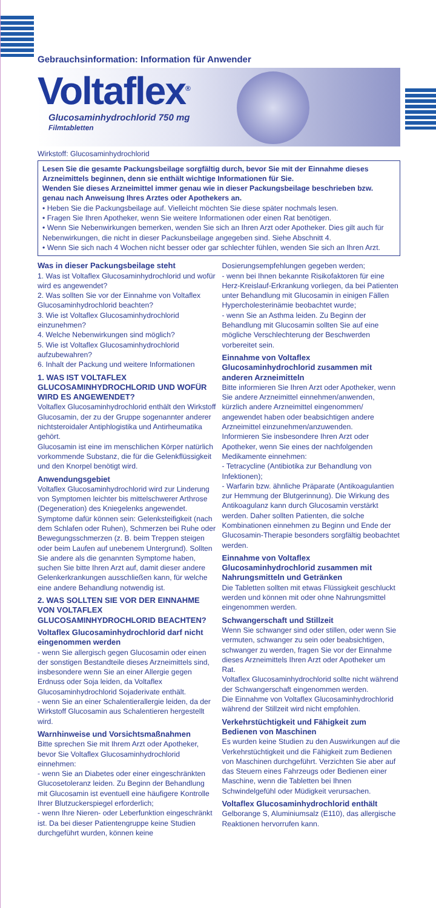Gebrauchsinformation: Information für Anwender
Voltaflex<sup>®</sup>
Glucosaminhydrochlorid 750 mg
Filmtabletten
Wirkstoff: Glucosaminhydrochlorid
Lesen Sie die gesamte Packungsbeilage sorgfältig durch, bevor Sie mit der Einnahme dieses Arzneimittels beginnen, denn sie enthält wichtige Informationen für Sie.
Wenden Sie dieses Arzneimittel immer genau wie in dieser Packungsbeilage beschrieben bzw. genau nach Anweisung Ihres Arztes oder Apothekers an.
• Heben Sie die Packungsbeilage auf. Vielleicht möchten Sie diese später nochmals lesen.
• Fragen Sie Ihren Apotheker, wenn Sie weitere Informationen oder einen Rat benötigen.
• Wenn Sie Nebenwirkungen bemerken, wenden Sie sich an Ihren Arzt oder Apotheker. Dies gilt auch für Nebenwirkungen, die nicht in dieser Packunsbeilage angegeben sind. Siehe Abschnitt 4.
• Wenn Sie sich nach 4 Wochen nicht besser oder gar schlechter fühlen, wenden Sie sich an Ihren Arzt.
Was in dieser Packungsbeilage steht
1. Was ist Voltaflex Glucosaminhydrochlorid und wofür wird es angewendet?
2. Was sollten Sie vor der Einnahme von Voltaflex Glucosaminhydrochlorid beachten?
3. Wie ist Voltaflex Glucosaminhydrochlorid einzunehmen?
4. Welche Nebenwirkungen sind möglich?
5. Wie ist Voltaflex Glucosaminhydrochlorid aufzubewahren?
6. Inhalt der Packung und weitere Informationen
1. WAS IST VOLTAFLEX GLUCOSAMINHYDROCHLORID UND WOFÜR WIRD ES ANGEWENDET?
Voltaflex Glucosaminhydrochlorid enthält den Wirkstoff Glucosamin, der zu der Gruppe sogenannter anderer nichtsteroidaler Antiphlogistika und Antirheumatika gehört.
Glucosamin ist eine im menschlichen Körper natürlich vorkommende Substanz, die für die Gelenkflüssigkeit und den Knorpel benötigt wird.
Anwendungsgebiet
Voltaflex Glucosaminhydrochlorid wird zur Linderung von Symptomen leichter bis mittelschwerer Arthrose (Degeneration) des Kniegelenks angewendet. Symptome dafür können sein: Gelenksteifigkeit (nach dem Schlafen oder Ruhen), Schmerzen bei Ruhe oder Bewegungsschmerzen (z. B. beim Treppen steigen oder beim Laufen auf unebenem Untergrund). Sollten Sie andere als die genannten Symptome haben, suchen Sie bitte Ihren Arzt auf, damit dieser andere Gelenkerkrankungen ausschließen kann, für welche eine andere Behandlung notwendig ist.
2. WAS SOLLTEN SIE VOR DER EINNAHME VON VOLTAFLEX GLUCOSAMINHYDROCHLORID BEACHTEN?
Voltaflex Glucosaminhydrochlorid darf nicht eingenommen werden
- wenn Sie allergisch gegen Glucosamin oder einen der sonstigen Bestandteile dieses Arzneimittels sind, insbesondere wenn Sie an einer Allergie gegen Erdnuss oder Soja leiden, da Voltaflex Glucosaminhydrochlorid Sojaderivate enthält.
- wenn Sie an einer Schalentierallergie leiden, da der Wirkstoff Glucosamin aus Schalentieren hergestellt wird.
Warnhinweise und Vorsichtsmaßnahmen
Bitte sprechen Sie mit Ihrem Arzt oder Apotheker, bevor Sie Voltaflex Glucosaminhydrochlorid einnehmen:
- wenn Sie an Diabetes oder einer eingeschränkten Glucosetoleranz leiden. Zu Beginn der Behandlung mit Glucosamin ist eventuell eine häufigere Kontrolle Ihrer Blutzuckerspiegel erforderlich;
- wenn Ihre Nieren- oder Leberfunktion eingeschränkt ist. Da bei dieser Patientengruppe keine Studien durchgeführt wurden, können keine Dosierungsempfehlungen gegeben werden;
- wenn bei Ihnen bekannte Risikofaktoren für eine Herz-Kreislauf-Erkrankung vorliegen, da bei Patienten unter Behandlung mit Glucosamin in einigen Fällen Hypercholesterinämie beobachtet wurde;
- wenn Sie an Asthma leiden. Zu Beginn der Behandlung mit Glucosamin sollten Sie auf eine mögliche Verschlechterung der Beschwerden vorbereitet sein.
Einnahme von Voltaflex Glucosaminhydrochlorid zusammen mit anderen Arzneimitteln
Bitte informieren Sie Ihren Arzt oder Apotheker, wenn Sie andere Arzneimittel einnehmen/anwenden, kürzlich andere Arzneimittel eingenommen/ angewendet haben oder beabsichtigen andere Arzneimittel einzunehmen/anzuwenden.
Informieren Sie insbesondere Ihren Arzt oder Apotheker, wenn Sie eines der nachfolgenden Medikamente einnehmen:
- Tetracycline (Antibiotika zur Behandlung von Infektionen);
- Warfarin bzw. ähnliche Präparate (Antikoagulantien zur Hemmung der Blutgerinnung). Die Wirkung des Antikoagulanz kann durch Glucosamin verstärkt werden. Daher sollten Patienten, die solche Kombinationen einnehmen zu Beginn und Ende der Glucosamin-Therapie besonders sorgfältig beobachtet werden.
Einnahme von Voltaflex Glucosaminhydrochlorid zusammen mit Nahrungsmitteln und Getränken
Die Tabletten sollten mit etwas Flüssigkeit geschluckt werden und können mit oder ohne Nahrungsmittel eingenommen werden.
Schwangerschaft und Stillzeit
Wenn Sie schwanger sind oder stillen, oder wenn Sie vermuten, schwanger zu sein oder beabsichtigen, schwanger zu werden, fragen Sie vor der Einnahme dieses Arzneimittels Ihren Arzt oder Apotheker um Rat.
Voltaflex Glucosaminhydrochlorid sollte nicht während der Schwangerschaft eingenommen werden.
Die Einnahme von Voltaflex Glucosaminhydrochlorid während der Stillzeit wird nicht empfohlen.
Verkehrstüchtigkeit und Fähigkeit zum Bedienen von Maschinen
Es wurden keine Studien zu den Auswirkungen auf die Verkehrstüchtigkeit und die Fähigkeit zum Bedienen von Maschinen durchgeführt. Verzichten Sie aber auf das Steuern eines Fahrzeugs oder Bedienen einer Maschine, wenn die Tabletten bei Ihnen Schwindelgefühl oder Müdigkeit verursachen.
Voltaflex Glucosaminhydrochlorid enthält
Gelborange S, Aluminiumsalz (E110), das allergische Reaktionen hervorrufen kann.